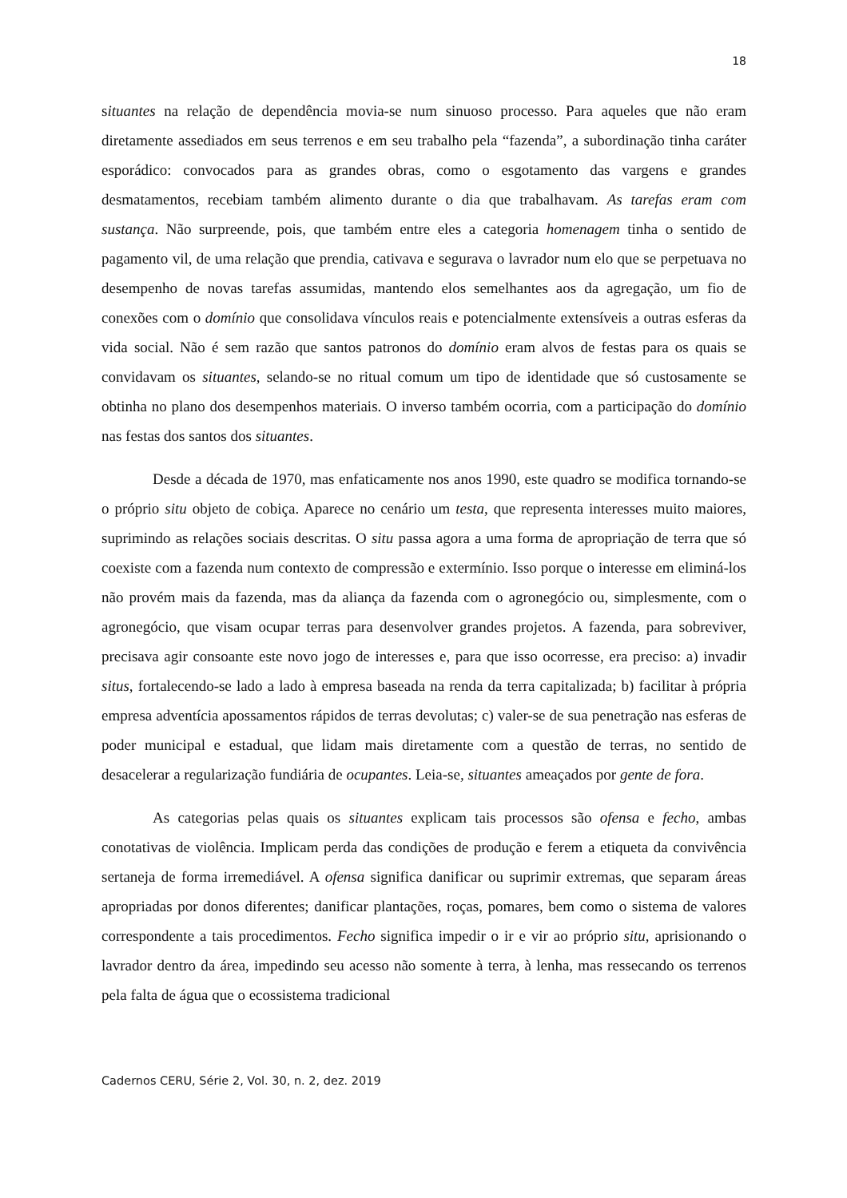18
situantes na relação de dependência movia-se num sinuoso processo. Para aqueles que não eram diretamente assediados em seus terrenos e em seu trabalho pela “fazenda”, a subordinação tinha caráter esporádico: convocados para as grandes obras, como o esgotamento das vargens e grandes desmatamentos, recebiam também alimento durante o dia que trabalhavam. As tarefas eram com sustança. Não surpreende, pois, que também entre eles a categoria homenagem tinha o sentido de pagamento vil, de uma relação que prendia, cativava e segurava o lavrador num elo que se perpetuava no desempenho de novas tarefas assumidas, mantendo elos semelhantes aos da agregação, um fio de conexões com o domínio que consolidava vínculos reais e potencialmente extensíveis a outras esferas da vida social. Não é sem razão que santos patronos do domínio eram alvos de festas para os quais se convidavam os situantes, selando-se no ritual comum um tipo de identidade que só custosamente se obtinha no plano dos desempenhos materiais. O inverso também ocorria, com a participação do domínio nas festas dos santos dos situantes.
Desde a década de 1970, mas enfaticamente nos anos 1990, este quadro se modifica tornando-se o próprio situ objeto de cobiça. Aparece no cenário um testa, que representa interesses muito maiores, suprimindo as relações sociais descritas. O situ passa agora a uma forma de apropriação de terra que só coexiste com a fazenda num contexto de compressão e extermínio. Isso porque o interesse em eliminá-los não provém mais da fazenda, mas da aliança da fazenda com o agronegócio ou, simplesmente, com o agronegócio, que visam ocupar terras para desenvolver grandes projetos. A fazenda, para sobreviver, precisava agir consoante este novo jogo de interesses e, para que isso ocorresse, era preciso: a) invadir situs, fortalecendo-se lado a lado à empresa baseada na renda da terra capitalizada; b) facilitar à própria empresa adventícia apossamentos rápidos de terras devolutas; c) valer-se de sua penetração nas esferas de poder municipal e estadual, que lidam mais diretamente com a questão de terras, no sentido de desacelerar a regularização fundiária de ocupantes. Leia-se, situantes ameaçados por gente de fora.
As categorias pelas quais os situantes explicam tais processos são ofensa e fecho, ambas conotativas de violência. Implicam perda das condições de produção e ferem a etiqueta da convivência sertaneja de forma irremediável. A ofensa significa danificar ou suprimir extremas, que separam áreas apropriadas por donos diferentes; danificar plantações, roças, pomares, bem como o sistema de valores correspondente a tais procedimentos. Fecho significa impedir o ir e vir ao próprio situ, aprisionando o lavrador dentro da área, impedindo seu acesso não somente à terra, à lenha, mas ressecando os terrenos pela falta de água que o ecossistema tradicional
Cadernos CERU, Série 2, Vol. 30, n. 2, dez. 2019